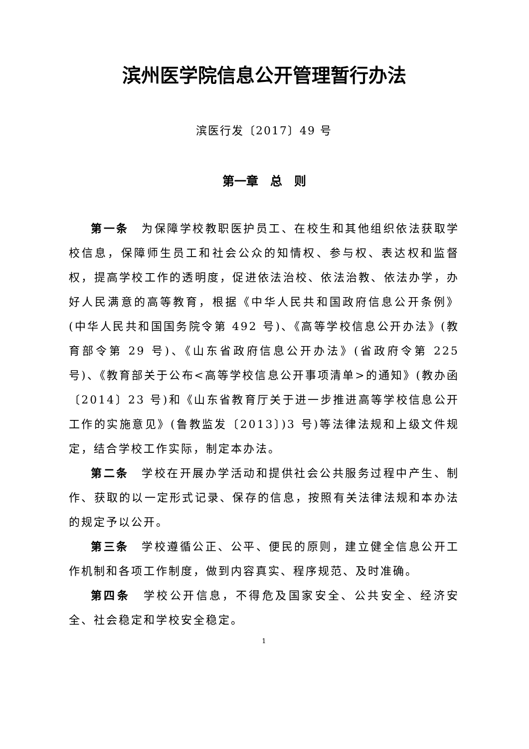滨州医学院信息公开管理暂行办法
滨医行发〔2017〕49 号
第一章　总　则
第一条　为保障学校教职医护员工、在校生和其他组织依法获取学校信息，保障师生员工和社会公众的知情权、参与权、表达权和监督权，提高学校工作的透明度，促进依法治校、依法治教、依法办学，办好人民满意的高等教育，根据《中华人民共和国政府信息公开条例》(中华人民共和国国务院令第 492 号)、《高等学校信息公开办法》(教育部令第 29 号)、《山东省政府信息公开办法》(省政府令第 225 号)、《教育部关于公布<高等学校信息公开事项清单>的通知》(教办函〔2014〕23 号)和《山东省教育厅关于进一步推进高等学校信息公开工作的实施意见》(鲁教监发〔2013〕)3 号)等法律法规和上级文件规定，结合学校工作实际，制定本办法。
第二条　学校在开展办学活动和提供社会公共服务过程中产生、制作、获取的以一定形式记录、保存的信息，按照有关法律法规和本办法的规定予以公开。
第三条　学校遵循公正、公平、便民的原则，建立健全信息公开工作机制和各项工作制度，做到内容真实、程序规范、及时准确。
第四条　学校公开信息，不得危及国家安全、公共安全、经济安全、社会稳定和学校安全稳定。
1